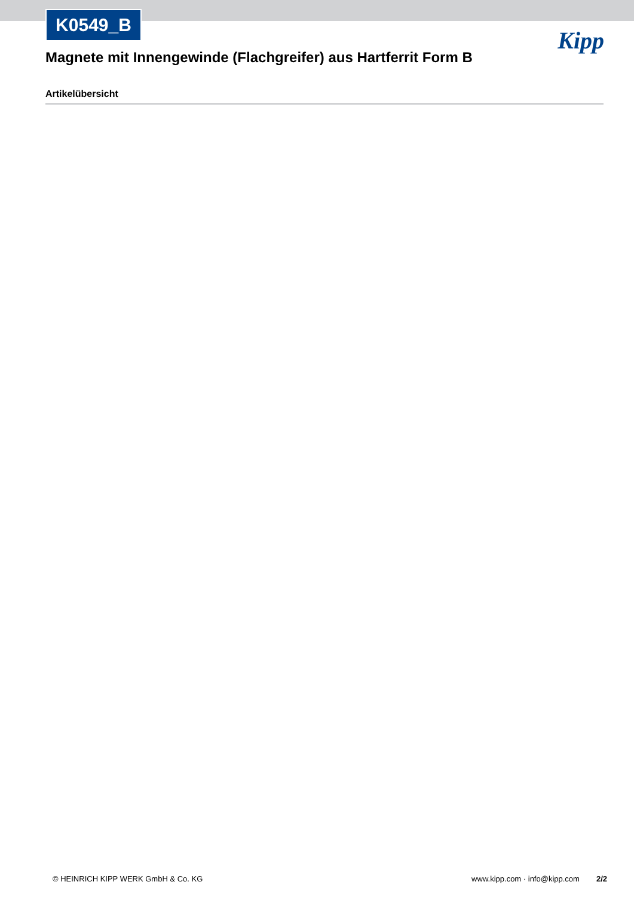K0549_B
Kipp
Magnete mit Innengewinde (Flachgreifer) aus Hartferrit Form B
Artikelübersicht
© HEINRICH KIPP WERK GmbH & Co. KG www.kipp.com · info@kipp.com 2/2